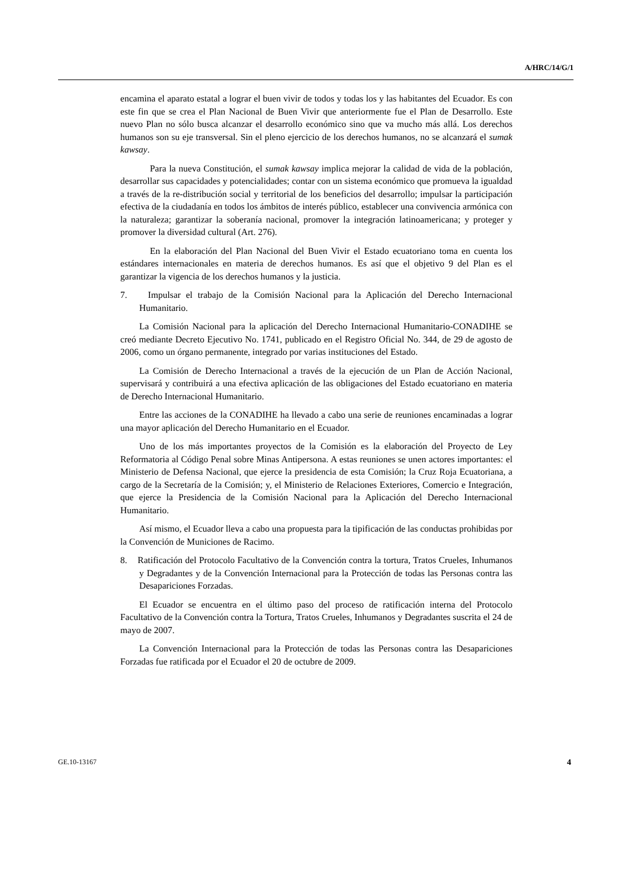A/HRC/14/G/1
encamina el aparato estatal a lograr el buen vivir de todos y todas los y las habitantes del Ecuador. Es con este fin que se crea el Plan Nacional de Buen Vivir que anteriormente fue el Plan de Desarrollo. Este nuevo Plan no sólo busca alcanzar el desarrollo económico sino que va mucho más allá. Los derechos humanos son su eje transversal. Sin el pleno ejercicio de los derechos humanos, no se alcanzará el sumak kawsay.
Para la nueva Constitución, el sumak kawsay implica mejorar la calidad de vida de la población, desarrollar sus capacidades y potencialidades; contar con un sistema económico que promueva la igualdad a través de la re-distribución social y territorial de los beneficios del desarrollo; impulsar la participación efectiva de la ciudadanía en todos los ámbitos de interés público, establecer una convivencia armónica con la naturaleza; garantizar la soberanía nacional, promover la integración latinoamericana; y proteger y promover la diversidad cultural (Art. 276).
En la elaboración del Plan Nacional del Buen Vivir el Estado ecuatoriano toma en cuenta los estándares internacionales en materia de derechos humanos. Es así que el objetivo 9 del Plan es el garantizar la vigencia de los derechos humanos y la justicia.
7. Impulsar el trabajo de la Comisión Nacional para la Aplicación del Derecho Internacional Humanitario.
La Comisión Nacional para la aplicación del Derecho Internacional Humanitario-CONADIHE se creó mediante Decreto Ejecutivo No. 1741, publicado en el Registro Oficial No. 344, de 29 de agosto de 2006, como un órgano permanente, integrado por varias instituciones del Estado.
La Comisión de Derecho Internacional a través de la ejecución de un Plan de Acción Nacional, supervisará y contribuirá a una efectiva aplicación de las obligaciones del Estado ecuatoriano en materia de Derecho Internacional Humanitario.
Entre las acciones de la CONADIHE ha llevado a cabo una serie de reuniones encaminadas a lograr una mayor aplicación del Derecho Humanitario en el Ecuador.
Uno de los más importantes proyectos de la Comisión es la elaboración del Proyecto de Ley Reformatoria al Código Penal sobre Minas Antipersona. A estas reuniones se unen actores importantes: el Ministerio de Defensa Nacional, que ejerce la presidencia de esta Comisión; la Cruz Roja Ecuatoriana, a cargo de la Secretaría de la Comisión; y, el Ministerio de Relaciones Exteriores, Comercio e Integración, que ejerce la Presidencia de la Comisión Nacional para la Aplicación del Derecho Internacional Humanitario.
Así mismo, el Ecuador lleva a cabo una propuesta para la tipificación de las conductas prohibidas por la Convención de Municiones de Racimo.
8. Ratificación del Protocolo Facultativo de la Convención contra la tortura, Tratos Crueles, Inhumanos y Degradantes y de la Convención Internacional para la Protección de todas las Personas contra las Desapariciones Forzadas.
El Ecuador se encuentra en el último paso del proceso de ratificación interna del Protocolo Facultativo de la Convención contra la Tortura, Tratos Crueles, Inhumanos y Degradantes suscrita el 24 de mayo de 2007.
La Convención Internacional para la Protección de todas las Personas contra las Desapariciones Forzadas fue ratificada por el Ecuador el 20 de octubre de 2009.
GE.10-13167 4